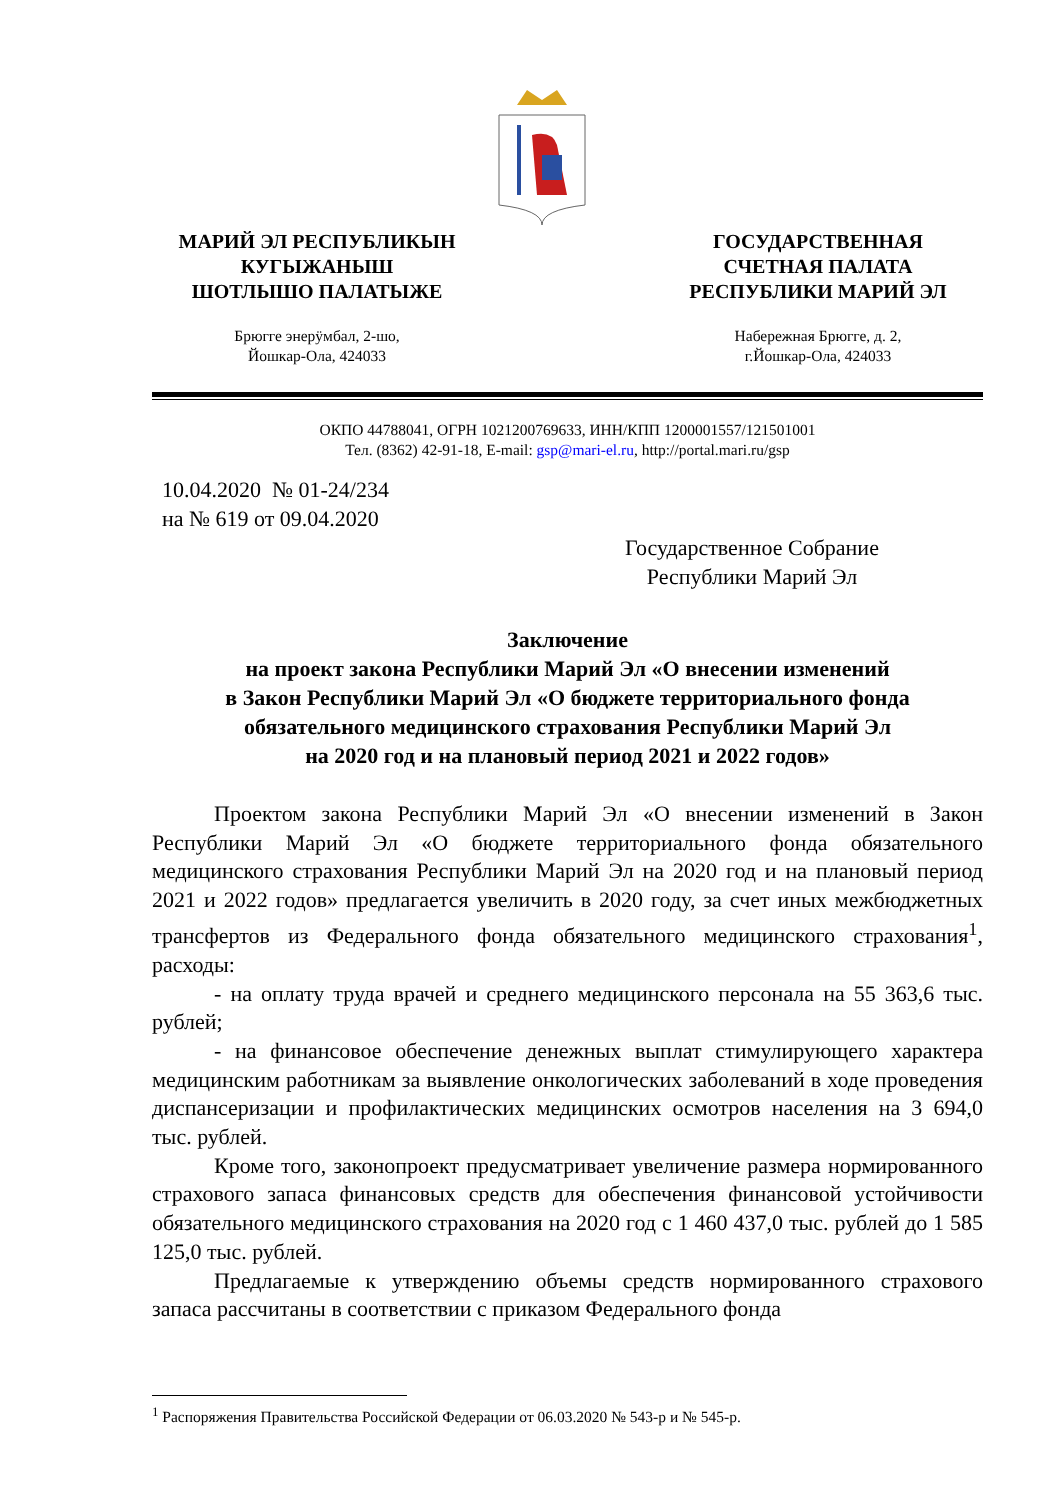МАРИЙ ЭЛ РЕСПУБЛИКЫН
КУГЫЖАНЫШ
ШОТЛЫШО ПАЛАТЫЖЕ
Брюгге энерӱмбал, 2-шо,
Йошкар-Ола, 424033
ГОСУДАРСТВЕННАЯ
СЧЕТНАЯ ПАЛАТА
РЕСПУБЛИКИ МАРИЙ ЭЛ
Набережная Брюгге, д. 2,
г.Йошкар-Ола, 424033
ОКПО 44788041, ОГРН 1021200769633, ИНН/КПП 1200001557/121501001
Тел. (8362) 42-91-18, E-mail: gsp@mari-el.ru, http://portal.mari.ru/gsp
10.04.2020 № 01-24/234
на № 619 от 09.04.2020
Государственное Собрание
Республики Марий Эл
Заключение
на проект закона Республики Марий Эл «О внесении изменений
в Закон Республики Марий Эл «О бюджете территориального фонда
обязательного медицинского страхования Республики Марий Эл
на 2020 год и на плановый период 2021 и 2022 годов»
Проектом закона Республики Марий Эл «О внесении изменений в Закон Республики Марий Эл «О бюджете территориального фонда обязательного медицинского страхования Республики Марий Эл на 2020 год и на плановый период 2021 и 2022 годов» предлагается увеличить в 2020 году, за счет иных межбюджетных трансфертов из Федерального фонда обязательного медицинского страхования<sup>1</sup>, расходы:
- на оплату труда врачей и среднего медицинского персонала на 55 363,6 тыс. рублей;
- на финансовое обеспечение денежных выплат стимулирующего характера медицинским работникам за выявление онкологических заболеваний в ходе проведения диспансеризации и профилактических медицинских осмотров населения на 3 694,0 тыс. рублей.
Кроме того, законопроект предусматривает увеличение размера нормированного страхового запаса финансовых средств для обеспечения финансовой устойчивости обязательного медицинского страхования на 2020 год с 1 460 437,0 тыс. рублей до 1 585 125,0 тыс. рублей.
Предлагаемые к утверждению объемы средств нормированного страхового запаса рассчитаны в соответствии с приказом Федерального фонда
<sup>1</sup> Распоряжения Правительства Российской Федерации от 06.03.2020 № 543-р и № 545-р.